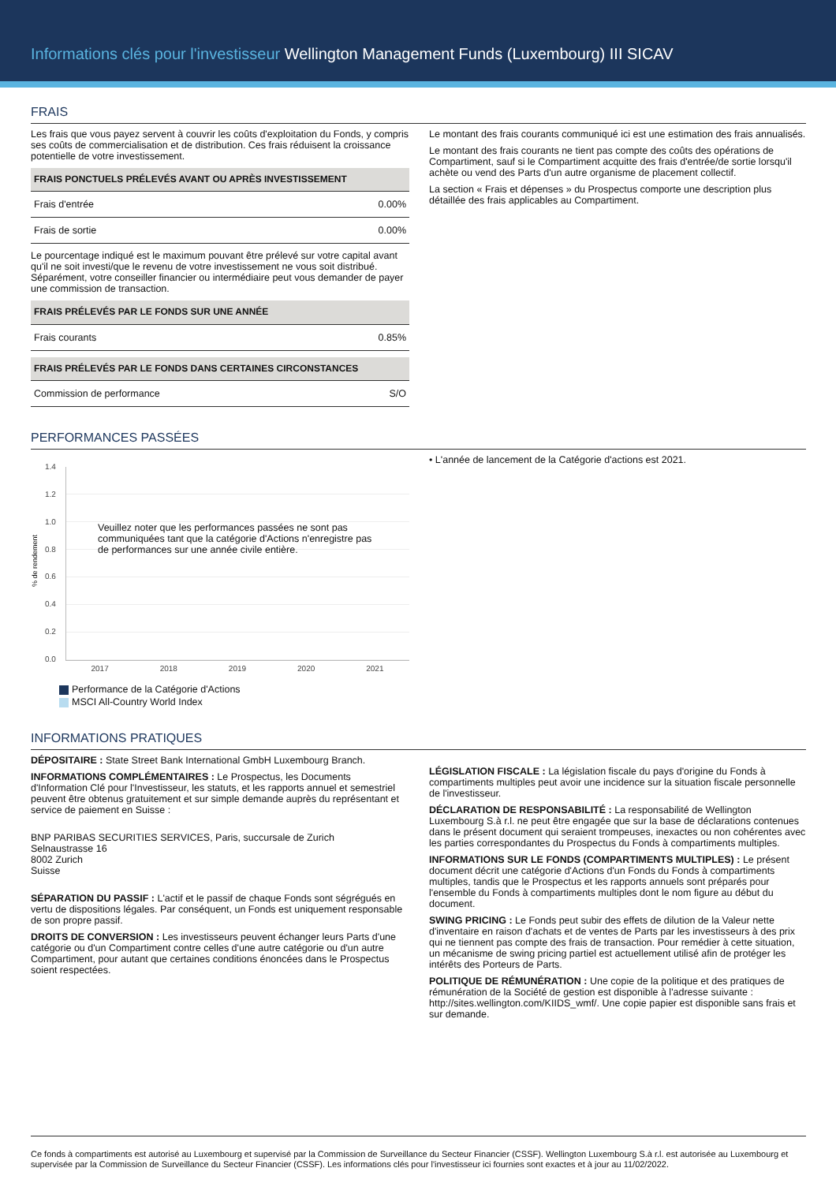Informations clés pour l'investisseur Wellington Management Funds (Luxembourg) III SICAV
FRAIS
Les frais que vous payez servent à couvrir les coûts d'exploitation du Fonds, y compris ses coûts de commercialisation et de distribution. Ces frais réduisent la croissance potentielle de votre investissement.
| FRAIS PONCTUELS PRÉLEVÉS AVANT OU APRÈS INVESTISSEMENT | |
| --- | --- |
| Frais d'entrée | 0.00% |
| Frais de sortie | 0.00% |
Le pourcentage indiqué est le maximum pouvant être prélevé sur votre capital avant qu'il ne soit investi/que le revenu de votre investissement ne vous soit distribué. Séparément, votre conseiller financier ou intermédiaire peut vous demander de payer une commission de transaction.
| FRAIS PRÉLEVÉS PAR LE FONDS SUR UNE ANNÉE | |
| --- | --- |
| Frais courants | 0.85% |
| FRAIS PRÉLEVÉS PAR LE FONDS DANS CERTAINES CIRCONSTANCES | |
| --- | --- |
| Commission de performance | S/O |
Le montant des frais courants communiqué ici est une estimation des frais annualisés.
Le montant des frais courants ne tient pas compte des coûts des opérations de Compartiment, sauf si le Compartiment acquitte des frais d'entrée/de sortie lorsqu'il achète ou vend des Parts d'un autre organisme de placement collectif.
La section « Frais et dépenses » du Prospectus comporte une description plus détaillée des frais applicables au Compartiment.
PERFORMANCES PASSÉES
% de rendement
1.4
1.2
1.0
0.8
0.6
0.4
0.2
0.0
Veuillez noter que les performances passées ne sont pas communiquées tant que la catégorie d'Actions n'enregistre pas de performances sur une année civile entière.
2017 2018 2019 2020 2021
Performance de la Catégorie d'Actions
MSCI All-Country World Index
• L'année de lancement de la Catégorie d'actions est 2021.
INFORMATIONS PRATIQUES
DÉPOSITAIRE : State Street Bank International GmbH Luxembourg Branch.
INFORMATIONS COMPLÉMENTAIRES : Le Prospectus, les Documents d'Information Clé pour l'Investisseur, les statuts, et les rapports annuel et semestriel peuvent être obtenus gratuitement et sur simple demande auprès du représentant et service de paiement en Suisse :
BNP PARIBAS SECURITIES SERVICES, Paris, succursale de Zurich
Selnaustrasse 16
8002 Zurich
Suisse
SÉPARATION DU PASSIF : L'actif et le passif de chaque Fonds sont ségrégués en vertu de dispositions légales. Par conséquent, un Fonds est uniquement responsable de son propre passif.
DROITS DE CONVERSION : Les investisseurs peuvent échanger leurs Parts d'une catégorie ou d'un Compartiment contre celles d'une autre catégorie ou d'un autre Compartiment, pour autant que certaines conditions énoncées dans le Prospectus soient respectées.
LÉGISLATION FISCALE : La législation fiscale du pays d'origine du Fonds à compartiments multiples peut avoir une incidence sur la situation fiscale personnelle de l'investisseur.
DÉCLARATION DE RESPONSABILITÉ : La responsabilité de Wellington Luxembourg S.à r.l. ne peut être engagée que sur la base de déclarations contenues dans le présent document qui seraient trompeuses, inexactes ou non cohérentes avec les parties correspondantes du Prospectus du Fonds à compartiments multiples.
INFORMATIONS SUR LE FONDS (COMPARTIMENTS MULTIPLES) : Le présent document décrit une catégorie d'Actions d'un Fonds du Fonds à compartiments multiples, tandis que le Prospectus et les rapports annuels sont préparés pour l'ensemble du Fonds à compartiments multiples dont le nom figure au début du document.
SWING PRICING : Le Fonds peut subir des effets de dilution de la Valeur nette d'inventaire en raison d'achats et de ventes de Parts par les investisseurs à des prix qui ne tiennent pas compte des frais de transaction. Pour remédier à cette situation, un mécanisme de swing pricing partiel est actuellement utilisé afin de protéger les intérêts des Porteurs de Parts.
POLITIQUE DE RÉMUNÉRATION : Une copie de la politique et des pratiques de rémunération de la Société de gestion est disponible à l'adresse suivante : http://sites.wellington.com/KIIDS_wmf/. Une copie papier est disponible sans frais et sur demande.
Ce fonds à compartiments est autorisé au Luxembourg et supervisé par la Commission de Surveillance du Secteur Financier (CSSF). Wellington Luxembourg S.à r.l. est autorisée au Luxembourg et supervisée par la Commission de Surveillance du Secteur Financier (CSSF). Les informations clés pour l'investisseur ici fournies sont exactes et à jour au 11/02/2022.